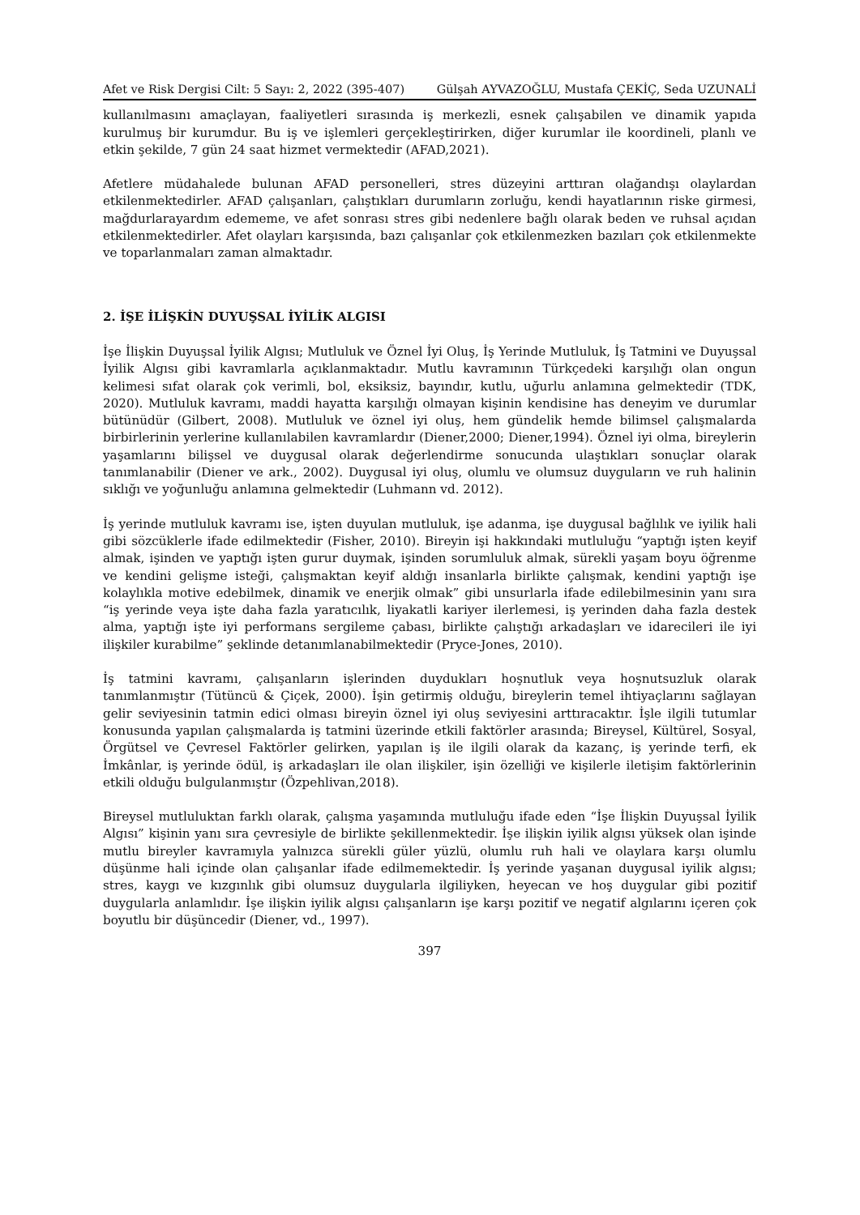Afet ve Risk Dergisi Cilt: 5 Sayı: 2, 2022 (395-407) Gülşah AYVAZOĞLU, Mustafa ÇEKİÇ, Seda UZUNALİ
kullanılmasını amaçlayan, faaliyetleri sırasında iş merkezli, esnek çalışabilen ve dinamik yapıda kurulmuş bir kurumdur. Bu iş ve işlemleri gerçekleştirirken, diğer kurumlar ile koordineli, planlı ve etkin şekilde, 7 gün 24 saat hizmet vermektedir (AFAD,2021).
Afetlere müdahalede bulunan AFAD personelleri, stres düzeyini arttıran olağandışı olaylardan etkilenmektedirler. AFAD çalışanları, çalıştıkları durumların zorluğu, kendi hayatlarının riske girmesi, mağdurlarayardım edememe, ve afet sonrası stres gibi nedenlere bağlı olarak beden ve ruhsal açıdan etkilenmektedirler. Afet olayları karşısında, bazı çalışanlar çok etkilenmezken bazıları çok etkilenmekte ve toparlanmaları zaman almaktadır.
2. İŞE İLİŞKİN DUYUŞSAL İYİLİK ALGISI
İşe İlişkin Duyuşsal İyilik Algısı; Mutluluk ve Öznel İyi Oluş, İş Yerinde Mutluluk, İş Tatmini ve Duyuşsal İyilik Algısı gibi kavramlarla açıklanmaktadır. Mutlu kavramının Türkçedeki karşılığı olan ongun kelimesi sıfat olarak çok verimli, bol, eksiksiz, bayındır, kutlu, uğurlu anlamına gelmektedir (TDK, 2020). Mutluluk kavramı, maddi hayatta karşılığı olmayan kişinin kendisine has deneyim ve durumlar bütünüdür (Gilbert, 2008). Mutluluk ve öznel iyi oluş, hem gündelik hemde bilimsel çalışmalarda birbirlerinin yerlerine kullanılabilen kavramlardır (Diener,2000; Diener,1994). Öznel iyi olma, bireylerin yaşamlarını bilişsel ve duygusal olarak değerlendirme sonucunda ulaştıkları sonuçlar olarak tanımlanabilir (Diener ve ark., 2002). Duygusal iyi oluş, olumlu ve olumsuz duyguların ve ruh halinin sıklığı ve yoğunluğu anlamına gelmektedir (Luhmann vd. 2012).
İş yerinde mutluluk kavramı ise, işten duyulan mutluluk, işe adanma, işe duygusal bağlılık ve iyilik hali gibi sözcüklerle ifade edilmektedir (Fisher, 2010). Bireyin işi hakkındaki mutluluğu “yaptığı işten keyif almak, işinden ve yaptığı işten gurur duymak, işinden sorumluluk almak, sürekli yaşam boyu öğrenme ve kendini gelişme isteği, çalışmaktan keyif aldığı insanlarla birlikte çalışmak, kendini yaptığı işe kolaylıkla motive edebilmek, dinamik ve enerjik olmak” gibi unsurlarla ifade edilebilmesinin yanı sıra “iş yerinde veya işte daha fazla yaratıcılık, liyakatli kariyer ilerlemesi, iş yerinden daha fazla destek alma, yaptığı işte iyi performans sergileme çabası, birlikte çalıştığı arkadaşları ve idarecileri ile iyi ilişkiler kurabilme” şeklinde detanımlanabilmektedir (Pryce-Jones, 2010).
İş tatmini kavramı, çalışanların işlerinden duydukları hoşnutluk veya hoşnutsuzluk olarak tanımlanmıştır (Tütüncü & Çiçek, 2000). İşin getirmiş olduğu, bireylerin temel ihtiyaçlarını sağlayan gelir seviyesinin tatmin edici olması bireyin öznel iyi oluş seviyesini arttıracaktır. İşle ilgili tutumlar konusunda yapılan çalışmalarda iş tatmini üzerinde etkili faktörler arasında; Bireysel, Kültürel, Sosyal, Örgütsel ve Çevresel Faktörler gelirken, yapılan iş ile ilgili olarak da kazanç, iş yerinde terfi, ek İmkânlar, iş yerinde ödül, iş arkadaşları ile olan ilişkiler, işin özelliği ve kişilerle iletişim faktörlerinin etkili olduğu bulgulanmıştır (Özpehlivan,2018).
Bireysel mutluluktan farklı olarak, çalışma yaşamında mutluluğu ifade eden “İşe İlişkin Duyuşsal İyilik Algısı” kişinin yanı sıra çevresiyle de birlikte şekillenmektedir. İşe ilişkin iyilik algısı yüksek olan işinde mutlu bireyler kavramıyla yalnızca sürekli güler yüzlü, olumlu ruh hali ve olaylara karşı olumlu düşünme hali içinde olan çalışanlar ifade edilmemektedir. İş yerinde yaşanan duygusal iyilik algısı; stres, kaygı ve kızgınlık gibi olumsuz duygularla ilgiliyken, heyecan ve hoş duygular gibi pozitif duygularla anlamlıdır. İşe ilişkin iyilik algısı çalışanların işe karşı pozitif ve negatif algılarını içeren çok boyutlu bir düşüncedir (Diener, vd., 1997).
397